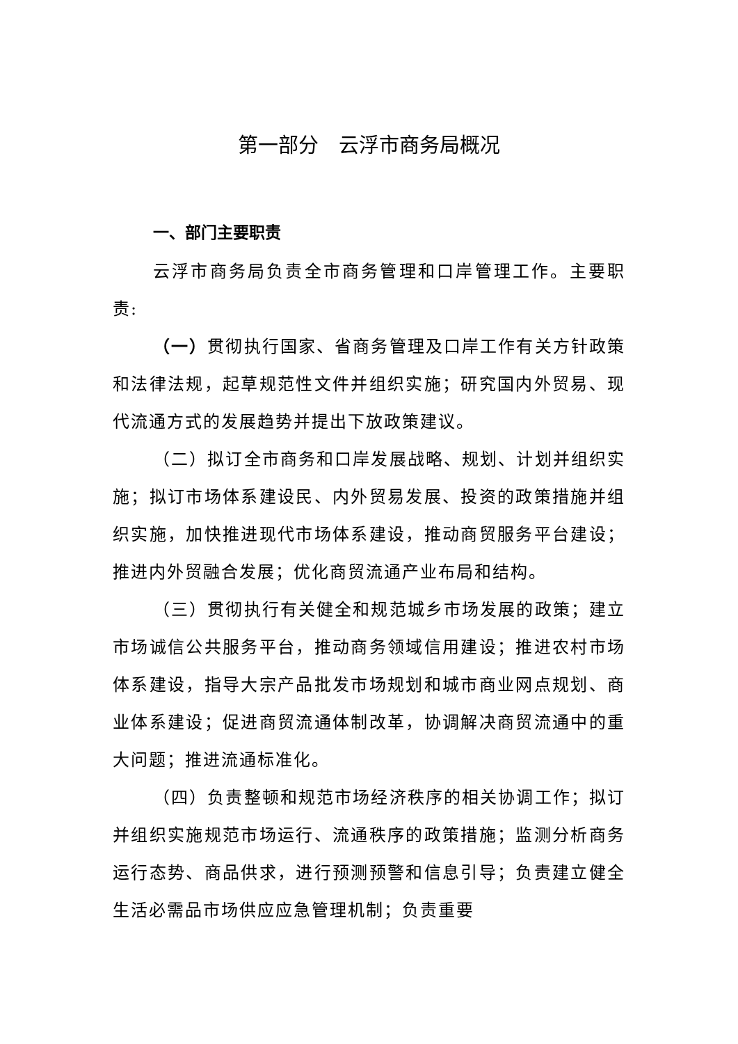第一部分　云浮市商务局概况
一、部门主要职责
云浮市商务局负责全市商务管理和口岸管理工作。主要职责:
（一）贯彻执行国家、省商务管理及口岸工作有关方针政策和法律法规，起草规范性文件并组织实施；研究国内外贸易、现代流通方式的发展趋势并提出下放政策建议。
（二）拟订全市商务和口岸发展战略、规划、计划并组织实施；拟订市场体系建设民、内外贸易发展、投资的政策措施并组织实施，加快推进现代市场体系建设，推动商贸服务平台建设；推进内外贸融合发展；优化商贸流通产业布局和结构。
（三）贯彻执行有关健全和规范城乡市场发展的政策；建立市场诚信公共服务平台，推动商务领域信用建设；推进农村市场体系建设，指导大宗产品批发市场规划和城市商业网点规划、商业体系建设；促进商贸流通体制改革，协调解决商贸流通中的重大问题；推进流通标准化。
（四）负责整顿和规范市场经济秩序的相关协调工作；拟订并组织实施规范市场运行、流通秩序的政策措施；监测分析商务运行态势、商品供求，进行预测预警和信息引导；负责建立健全生活必需品市场供应应急管理机制；负责重要